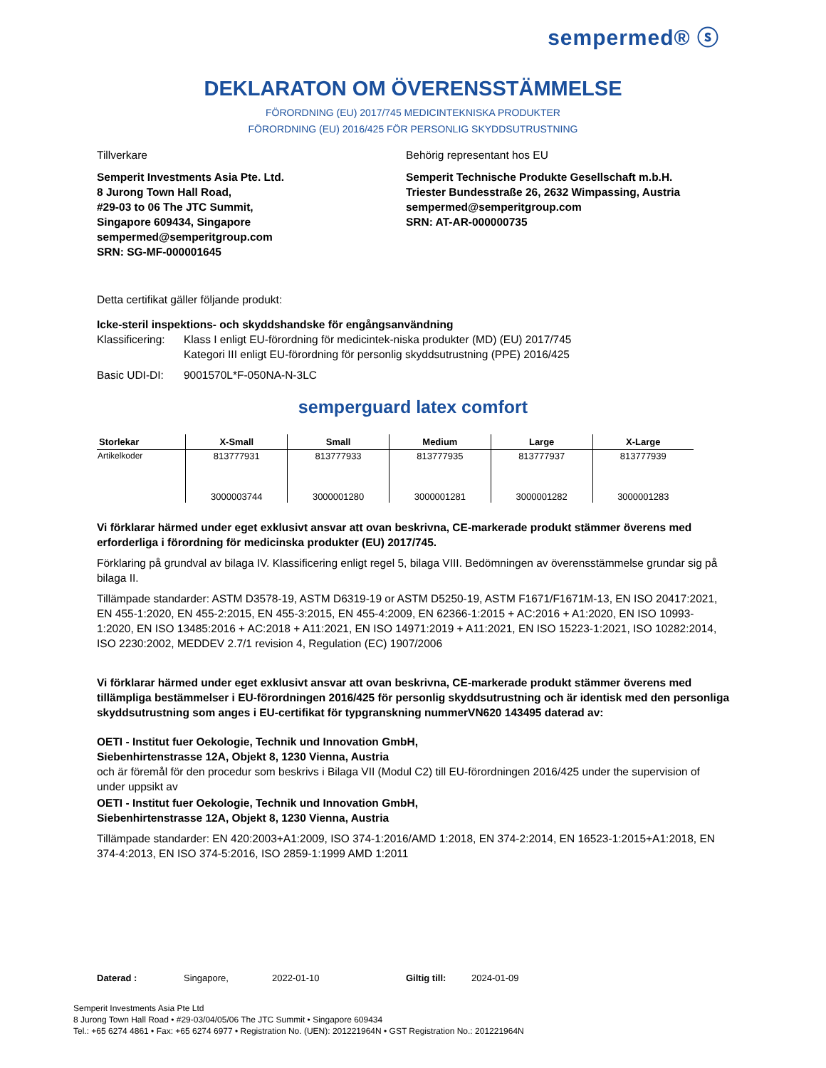sempermed® ⓢ
DEKLARATON OM ÖVERENSSTÄMMELSE
FÖRORDNING (EU) 2017/745 MEDICINTEKNISKA PRODUKTER
FÖRORDNING (EU) 2016/425 FÖR PERSONLIG SKYDDSUTRUSTNING
Tillverkare Behörig representant hos EU
Semperit Investments Asia Pte. Ltd.
8 Jurong Town Hall Road,
#29-03 to 06 The JTC Summit,
Singapore 609434, Singapore
sempermed@semperitgroup.com
SRN: SG-MF-000001645
Semperit Technische Produkte Gesellschaft m.b.H.
Triester Bundesstraße 26, 2632 Wimpassing, Austria
sempermed@semperitgroup.com
SRN: AT-AR-000000735
Detta certifikat gäller följande produkt:
Icke-steril inspektions- och skyddshandske för engångsanvändning
Klassificering: Klass I enligt EU-förordning för medicintek-niska produkter (MD) (EU) 2017/745
Kategori III enligt EU-förordning för personlig skyddsutrustning (PPE) 2016/425
Basic UDI-DI: 9001570L*F-050NA-N-3LC
semperguard latex comfort
| Storlekar | X-Small | Small | Medium | Large | X-Large |
| --- | --- | --- | --- | --- | --- |
| Artikelkoder | 813777931 | 813777933 | 813777935 | 813777937 | 813777939 |
| | 3000003744 | 3000001280 | 3000001281 | 3000001282 | 3000001283 |
Vi förklarar härmed under eget exklusivt ansvar att ovan beskrivna, CE-markerade produkt stämmer överens med erforderliga i förordning för medicinska produkter (EU) 2017/745.
Förklaring på grundval av bilaga IV. Klassificering enligt regel 5, bilaga VIII. Bedömningen av överensstämmelse grundar sig på bilaga II.
Tillämpade standarder: ASTM D3578-19, ASTM D6319-19 or ASTM D5250-19, ASTM F1671/F1671M-13, EN ISO 20417:2021, EN 455-1:2020, EN 455-2:2015, EN 455-3:2015, EN 455-4:2009, EN 62366-1:2015 + AC:2016 + A1:2020, EN ISO 10993-1:2020, EN ISO 13485:2016 + AC:2018 + A11:2021, EN ISO 14971:2019 + A11:2021, EN ISO 15223-1:2021, ISO 10282:2014, ISO 2230:2002, MEDDEV 2.7/1 revision 4, Regulation (EC) 1907/2006
Vi förklarar härmed under eget exklusivt ansvar att ovan beskrivna, CE-markerade produkt stämmer överens med tillämpliga bestämmelser i EU-förordningen 2016/425 för personlig skyddsutrustning och är identisk med den personliga skyddsutrustning som anges i EU-certifikat för typgranskning nummerVN620 143495 daterad av:
OETI - Institut fuer Oekologie, Technik und Innovation GmbH,
Siebenhirtenstrasse 12A, Objekt 8, 1230 Vienna, Austria
och är föremål för den procedur som beskrivs i Bilaga VII (Modul C2) till EU-förordningen 2016/425 under the supervision of under uppsikt av
OETI - Institut fuer Oekologie, Technik und Innovation GmbH,
Siebenhirtenstrasse 12A, Objekt 8, 1230 Vienna, Austria
Tillämpade standarder: EN 420:2003+A1:2009, ISO 374-1:2016/AMD 1:2018, EN 374-2:2014, EN 16523-1:2015+A1:2018, EN 374-4:2013, EN ISO 374-5:2016, ISO 2859-1:1999 AMD 1:2011
Daterad : Singapore, 2022-01-10 Giltig till: 2024-01-09
Semperit Investments Asia Pte Ltd
8 Jurong Town Hall Road • #29-03/04/05/06 The JTC Summit • Singapore 609434
Tel.: +65 6274 4861 • Fax: +65 6274 6977 • Registration No. (UEN): 201221964N • GST Registration No.: 201221964N